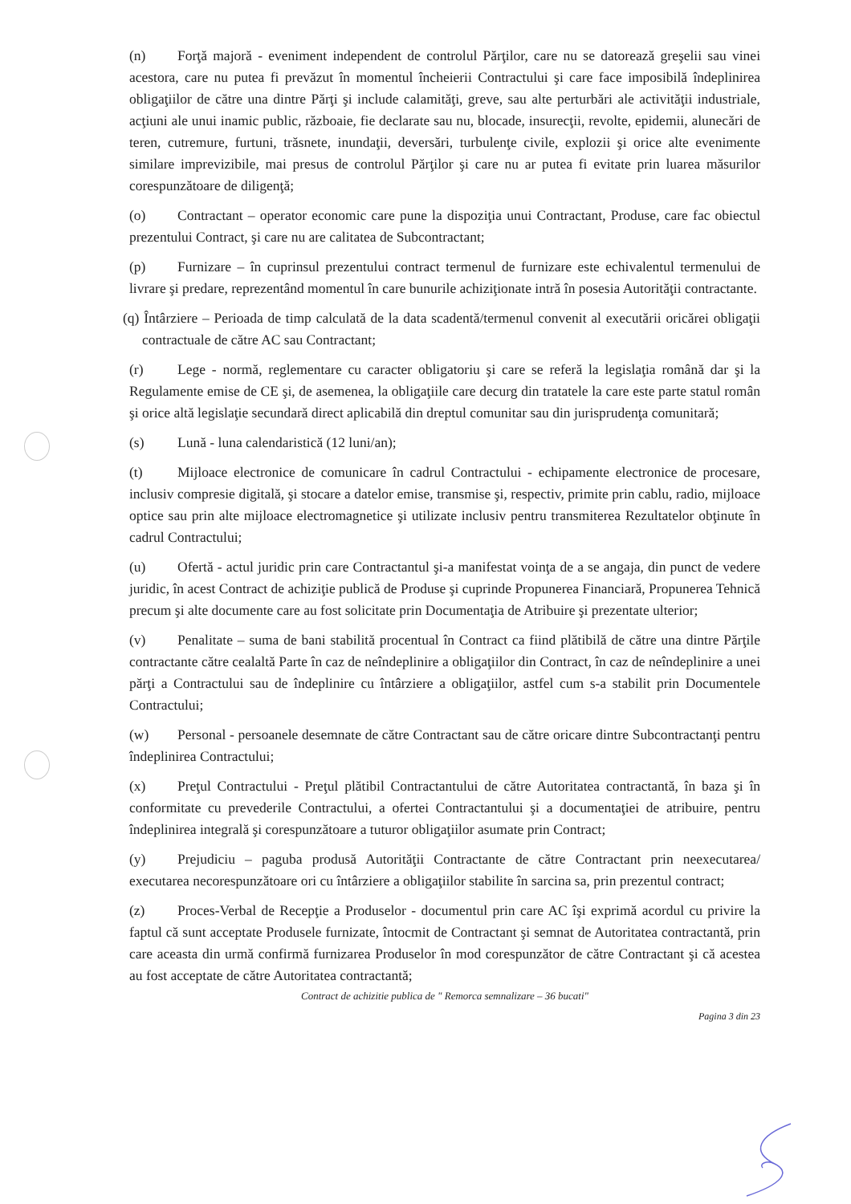(n) Forţă majoră - eveniment independent de controlul Părţilor, care nu se datorează greşelii sau vinei acestora, care nu putea fi prevăzut în momentul încheierii Contractului şi care face imposibilă îndeplinirea obligaţiilor de către una dintre Părţi şi include calamităţi, greve, sau alte perturbări ale activităţii industriale, acţiuni ale unui inamic public, războaie, fie declarate sau nu, blocade, insurecţii, revolte, epidemii, alunecări de teren, cutremure, furtuni, trăsnete, inundaţii, deversări, turbulenţe civile, explozii şi orice alte evenimente similare imprevizibile, mai presus de controlul Părţilor şi care nu ar putea fi evitate prin luarea măsurilor corespunzătoare de diligenţă;
(o) Contractant – operator economic care pune la dispoziţia unui Contractant, Produse, care fac obiectul prezentului Contract, şi care nu are calitatea de Subcontractant;
(p) Furnizare – în cuprinsul prezentului contract termenul de furnizare este echivalentul termenului de livrare şi predare, reprezentând momentul în care bunurile achiziţionate intră în posesia Autorităţii contractante.
(q) Întârziere – Perioada de timp calculată de la data scadentă/termenul convenit al executării oricărei obligaţii contractuale de către AC sau Contractant;
(r) Lege - normă, reglementare cu caracter obligatoriu şi care se referă la legislaţia română dar şi la Regulamente emise de CE şi, de asemenea, la obligaţiile care decurg din tratatele la care este parte statul român şi orice altă legislaţie secundară direct aplicabilă din dreptul comunitar sau din jurisprudenţa comunitară;
(s) Lună - luna calendaristică (12 luni/an);
(t) Mijloace electronice de comunicare în cadrul Contractului - echipamente electronice de procesare, inclusiv compresie digitală, şi stocare a datelor emise, transmise şi, respectiv, primite prin cablu, radio, mijloace optice sau prin alte mijloace electromagnetice şi utilizate inclusiv pentru transmiterea Rezultatelor obţinute în cadrul Contractului;
(u) Ofertă - actul juridic prin care Contractantul şi-a manifestat voinţa de a se angaja, din punct de vedere juridic, în acest Contract de achiziţie publică de Produse şi cuprinde Propunerea Financiară, Propunerea Tehnică precum şi alte documente care au fost solicitate prin Documentaţia de Atribuire şi prezentate ulterior;
(v) Penalitate – suma de bani stabilită procentual în Contract ca fiind plătibilă de către una dintre Părţile contractante către cealaltă Parte în caz de neîndeplinire a obligaţiilor din Contract, în caz de neîndeplinire a unei părţi a Contractului sau de îndeplinire cu întârziere a obligaţiilor, astfel cum s-a stabilit prin Documentele Contractului;
(w) Personal - persoanele desemnate de către Contractant sau de către oricare dintre Subcontractanţi pentru îndeplinirea Contractului;
(x) Preţul Contractului - Preţul plătibil Contractantului de către Autoritatea contractantă, în baza şi în conformitate cu prevederile Contractului, a ofertei Contractantului şi a documentaţiei de atribuire, pentru îndeplinirea integrală şi corespunzătoare a tuturor obligaţiilor asumate prin Contract;
(y) Prejudiciu – paguba produsă Autorităţii Contractante de către Contractant prin neexecutarea/ executarea necorespunzătoare ori cu întârziere a obligaţiilor stabilite în sarcina sa, prin prezentul contract;
(z) Proces-Verbal de Recepţie a Produselor - documentul prin care AC îşi exprimă acordul cu privire la faptul că sunt acceptate Produsele furnizate, întocmit de Contractant şi semnat de Autoritatea contractantă, prin care aceasta din urmă confirmă furnizarea Produselor în mod corespunzător de către Contractant şi că acestea au fost acceptate de către Autoritatea contractantă;
Contract de achizitie publica de " Remorca semnalizare – 36 bucati"
Pagina 3 din 23